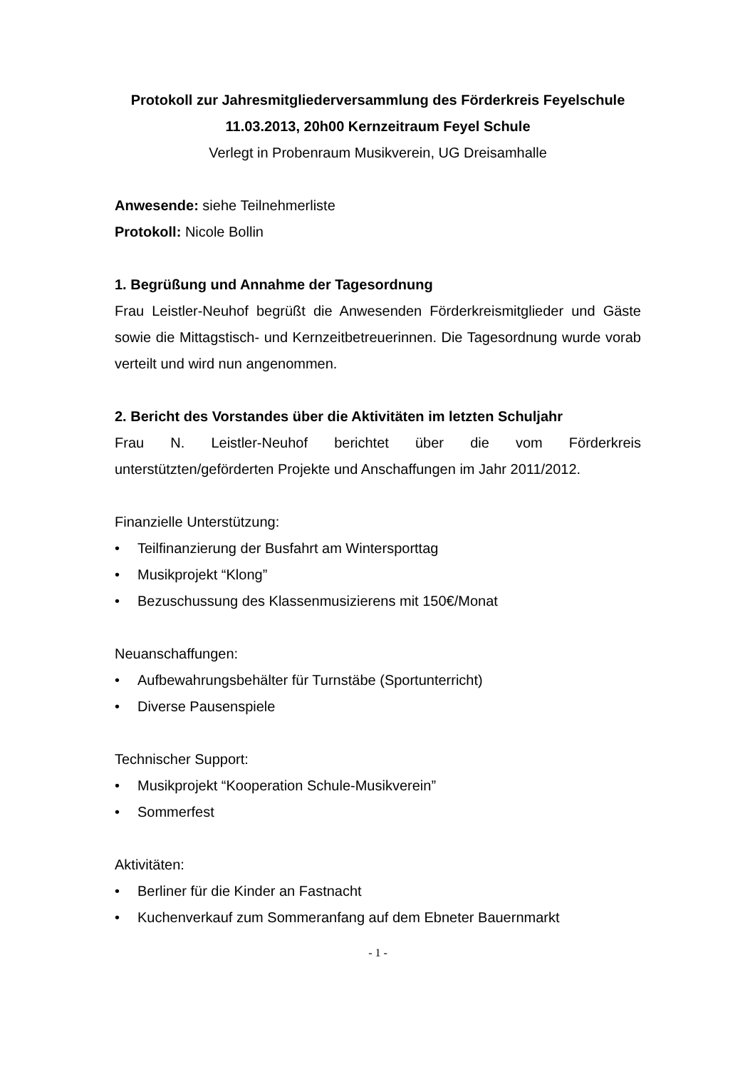Protokoll zur Jahresmitgliederversammlung des Förderkreis Feyelschule
11.03.2013, 20h00 Kernzeitraum Feyel Schule
Verlegt in Probenraum Musikverein, UG Dreisamhalle
Anwesende: siehe Teilnehmerliste
Protokoll: Nicole Bollin
1. Begrüßung und Annahme der Tagesordnung
Frau Leistler-Neuhof begrüßt die Anwesenden Förderkreismitglieder und Gäste sowie die Mittagstisch- und Kernzeitbetreuerinnen. Die Tagesordnung wurde vorab verteilt und wird nun angenommen.
2. Bericht des Vorstandes über die Aktivitäten im letzten Schuljahr
Frau N. Leistler-Neuhof berichtet über die vom Förderkreis unterstützten/geförderten Projekte und Anschaffungen im Jahr 2011/2012.
Finanzielle Unterstützung:
• Teilfinanzierung der Busfahrt am Wintersporttag
• Musikprojekt “Klong”
• Bezuschussung des Klassenmusizierens mit 150€/Monat
Neuanschaffungen:
• Aufbewahrungsbehälter für Turnstäbe (Sportunterricht)
• Diverse Pausenspiele
Technischer Support:
• Musikprojekt “Kooperation Schule-Musikverein”
• Sommerfest
Aktivitäten:
• Berliner für die Kinder an Fastnacht
• Kuchenverkauf zum Sommeranfang auf dem Ebneter Bauernmarkt
- 1 -